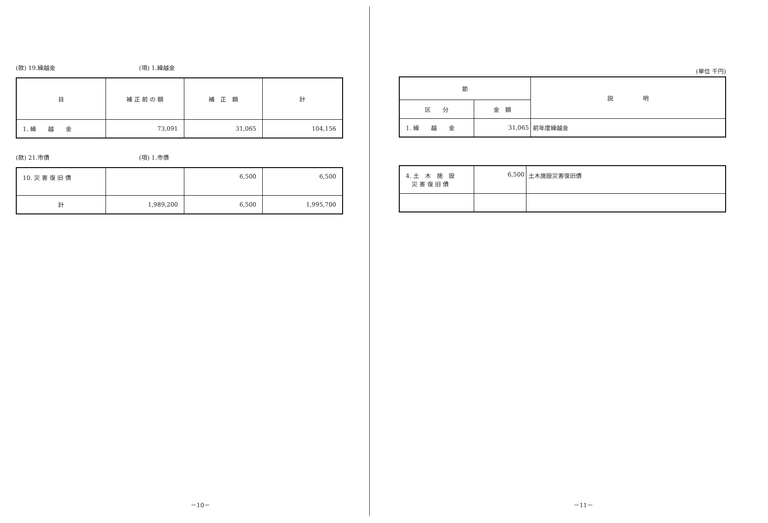(款) 19.繰越金 (項) 1.繰越金
| 目 | 補 正 前 の 額 | 補 正 額 | 計 |
| --- | --- | --- | --- |
| 1. 繰 越 金 | 73,091 | 31,065 | 104,156 |
(款) 21.市債 (項) 1.市債
| 10. 災 害 復 旧 債 | | 6,500 | 6,500 |
| 計 | 1,989,200 | 6,500 | 1,995,700 |
－10－
(単位 千円)
| 節 | | 説 明 |
| --- | --- | --- |
| 区 分 | 金 額 | |
| 1. 繰 越 金 | 31,065 | 前年度繰越金 |
| 4. 土 木 施 設 災 害 復 旧 債 | 6,500 | 土木施設災害復旧債 |
－11－